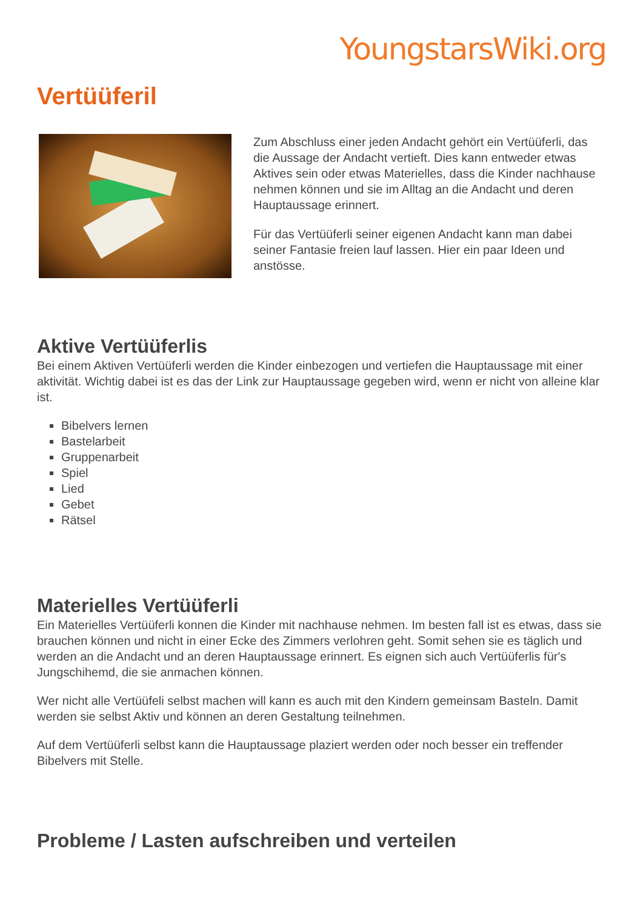YoungstarsWiki.org
Vertüüferil
Zum Abschluss einer jeden Andacht gehört ein Vertüüferli, das die Aussage der Andacht vertieft. Dies kann entweder etwas Aktives sein oder etwas Materielles, dass die Kinder nachhause nehmen können und sie im Alltag an die Andacht und deren Hauptaussage erinnert.
Für das Vertüüferli seiner eigenen Andacht kann man dabei seiner Fantasie freien lauf lassen. Hier ein paar Ideen und anstösse.
Aktive Vertüüferlis
Bei einem Aktiven Vertüüferli werden die Kinder einbezogen und vertiefen die Hauptaussage mit einer aktivität. Wichtig dabei ist es das der Link zur Hauptaussage gegeben wird, wenn er nicht von alleine klar ist.
Bibelvers lernen
Bastelarbeit
Gruppenarbeit
Spiel
Lied
Gebet
Rätsel
Materielles Vertüüferli
Ein Materielles Vertüüferli konnen die Kinder mit nachhause nehmen. Im besten fall ist es etwas, dass sie brauchen können und nicht in einer Ecke des Zimmers verlohren geht. Somit sehen sie es täglich und werden an die Andacht und an deren Hauptaussage erinnert. Es eignen sich auch Vertüüferlis für's Jungschihemd, die sie anmachen können.
Wer nicht alle Vertüüfeli selbst machen will kann es auch mit den Kindern gemeinsam Basteln. Damit werden sie selbst Aktiv und können an deren Gestaltung teilnehmen.
Auf dem Vertüüferli selbst kann die Hauptaussage plaziert werden oder noch besser ein treffender Bibelvers mit Stelle.
Probleme / Lasten aufschreiben und verteilen